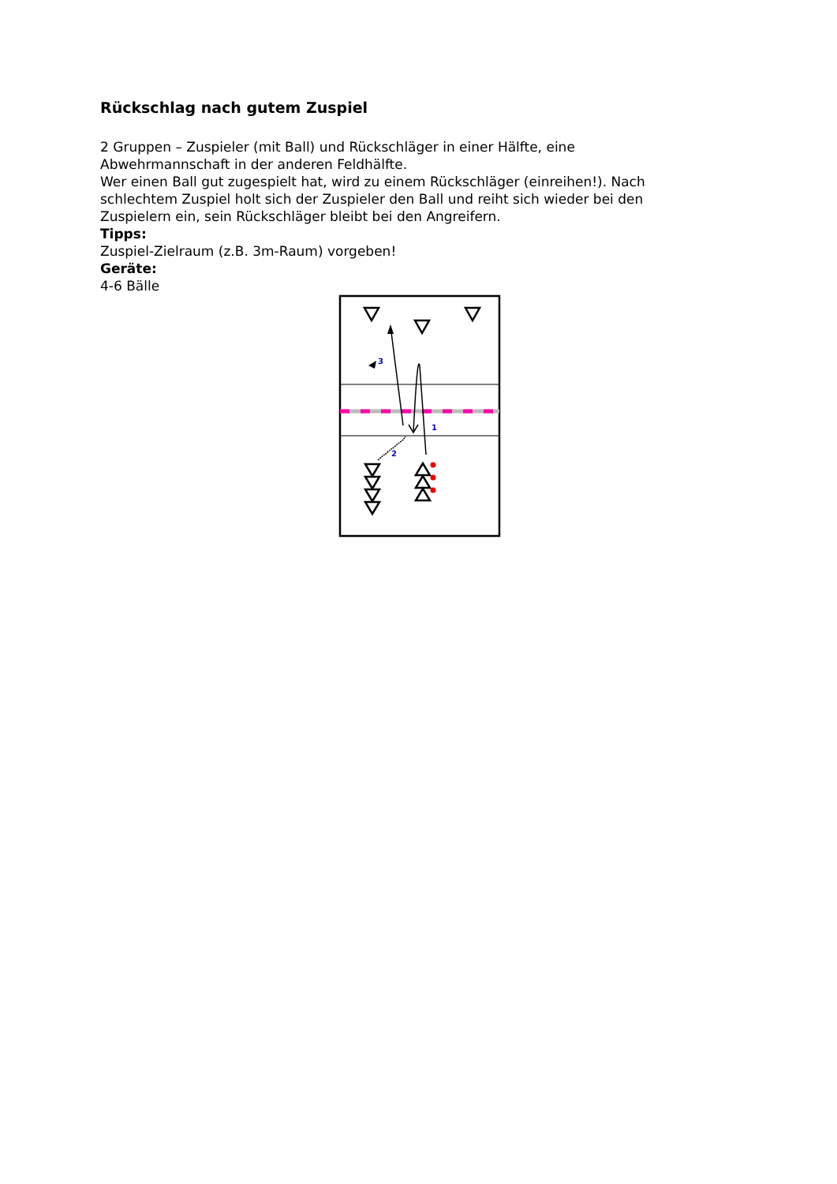Rückschlag nach gutem Zuspiel
2 Gruppen – Zuspieler (mit Ball) und Rückschläger in einer Hälfte, eine Abwehrmannschaft in der anderen Feldhälfte.
Wer einen Ball gut zugespielt hat, wird zu einem Rückschläger (einreihen!). Nach schlechtem Zuspiel holt sich der Zuspieler den Ball und reiht sich wieder bei den Zuspielern ein, sein Rückschläger bleibt bei den Angreifern.
Tipps:
Zuspiel-Zielraum (z.B. 3m-Raum) vorgeben!
Geräte:
4-6 Bälle
3
1
2